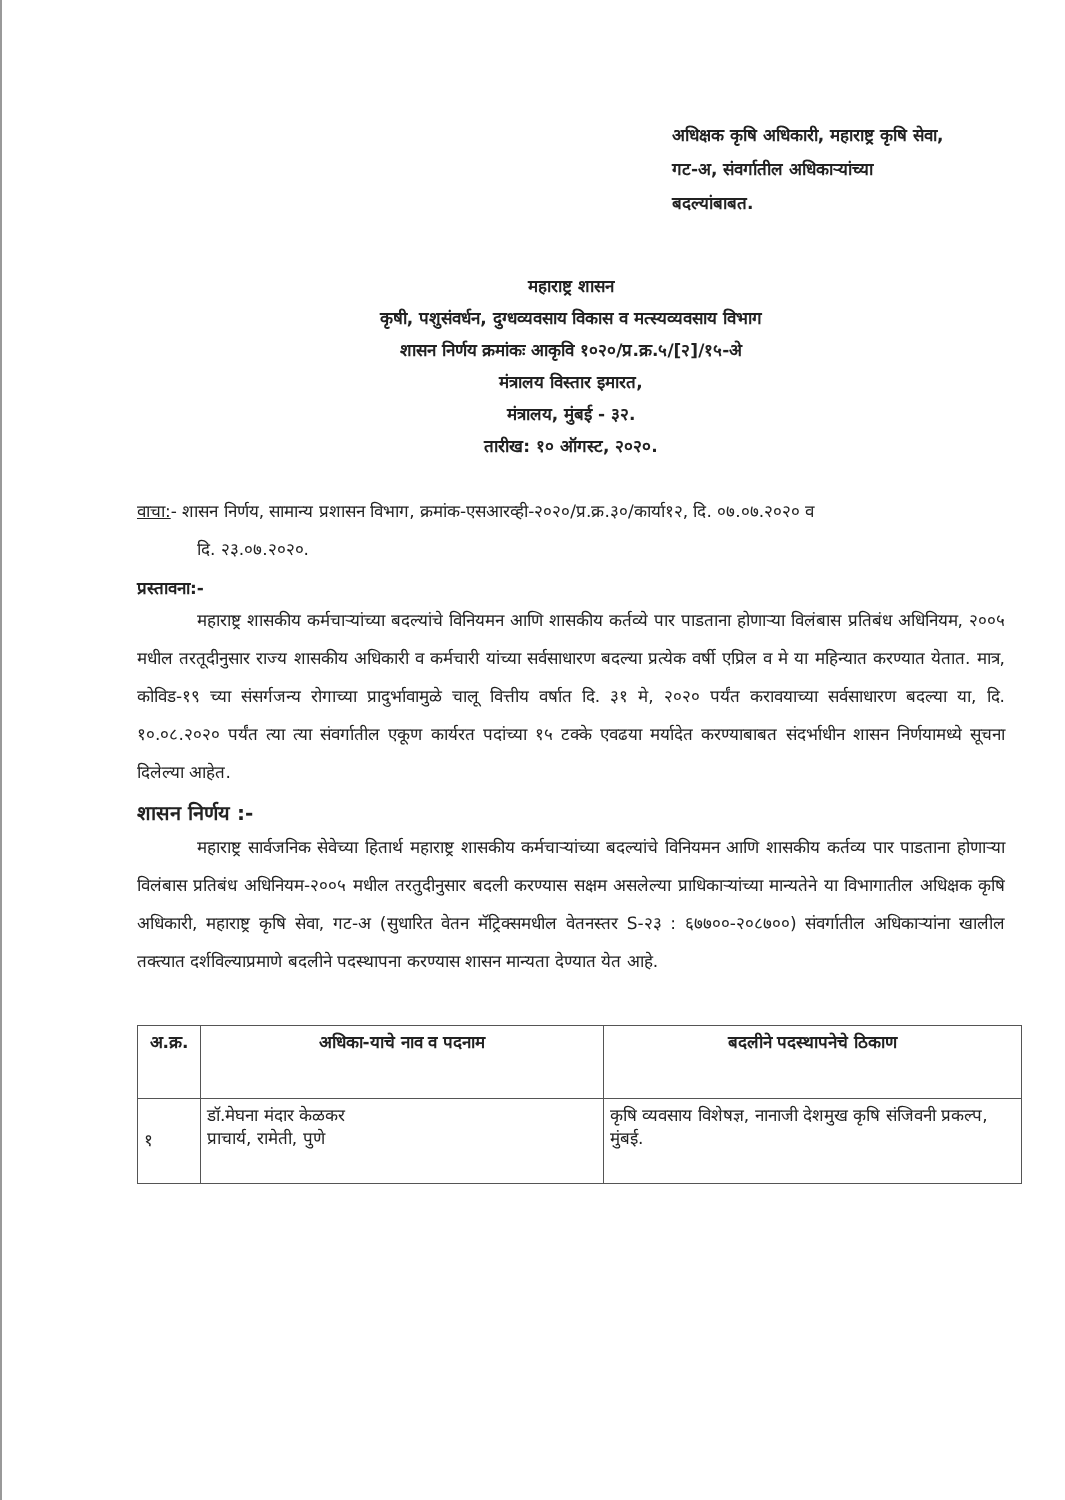अधिक्षक कृषि अधिकारी, महाराष्ट्र कृषि सेवा,
गट-अ, संवर्गातील अधिकाऱ्यांच्या
बदल्यांबाबत.
महाराष्ट्र शासन
कृषी, पशुसंवर्धन, दुग्धव्यवसाय विकास व मत्स्यव्यवसाय विभाग
शासन निर्णय क्रमांकः आकृवि १०२०/प्र.क्र.५/[२]/१५-अे
मंत्रालय विस्तार इमारत,
मंत्रालय, मुंबई - ३२.
तारीख: १० ऑगस्ट, २०२०.
वाचा:- शासन निर्णय, सामान्य प्रशासन विभाग, क्रमांक-एसआरव्ही-२०२०/प्र.क्र.३०/कार्या१२, दि. ०७.०७.२०२० व
दि. २३.०७.२०२०.
प्रस्तावना:-
महाराष्ट्र शासकीय कर्मचाऱ्यांच्या बदल्यांचे विनियमन आणि शासकीय कर्तव्ये पार पाडताना होणाऱ्या विलंबास प्रतिबंध अधिनियम, २००५ मधील तरतूदीनुसार राज्य शासकीय अधिकारी व कर्मचारी यांच्या सर्वसाधारण बदल्या प्रत्येक वर्षी एप्रिल व मे या महिन्यात करण्यात येतात. मात्र, कोविड-१९ च्या संसर्गजन्य रोगाच्या प्रादुर्भावामुळे चालू वित्तीय वर्षात दि. ३१ मे, २०२० पर्यंत करावयाच्या सर्वसाधारण बदल्या या, दि. १०.०८.२०२० पर्यंत त्या त्या संवर्गातील एकूण कार्यरत पदांच्या १५ टक्के एवढया मर्यादेत करण्याबाबत संदर्भाधीन शासन निर्णयामध्ये सूचना दिलेल्या आहेत.
शासन निर्णय :-
महाराष्ट्र सार्वजनिक सेवेच्या हितार्थ महाराष्ट्र शासकीय कर्मचाऱ्यांच्या बदल्यांचे विनियमन आणि शासकीय कर्तव्य पार पाडताना होणाऱ्या विलंबास प्रतिबंध अधिनियम-२००५ मधील तरतुदीनुसार बदली करण्यास सक्षम असलेल्या प्राधिकाऱ्यांच्या मान्यतेने या विभागातील अधिक्षक कृषि अधिकारी, महाराष्ट्र कृषि सेवा, गट-अ (सुधारित वेतन मॅट्रिक्समधील वेतनस्तर S-२३ : ६७७००-२०८७००) संवर्गातील अधिकाऱ्यांना खालील तक्त्यात दर्शविल्याप्रमाणे बदलीने पदस्थापना करण्यास शासन मान्यता देण्यात येत आहे.
| अ.क्र. | अधिका-याचे नाव व पदनाम | बदलीने पदस्थापनेचे ठिकाण |
| --- | --- | --- |
| १ | डॉ.मेघना मंदार केळकर प्राचार्य, रामेती, पुणे | कृषि व्यवसाय विशेषज्ञ, नानाजी देशमुख कृषि संजिवनी प्रकल्प, मुंबई. |